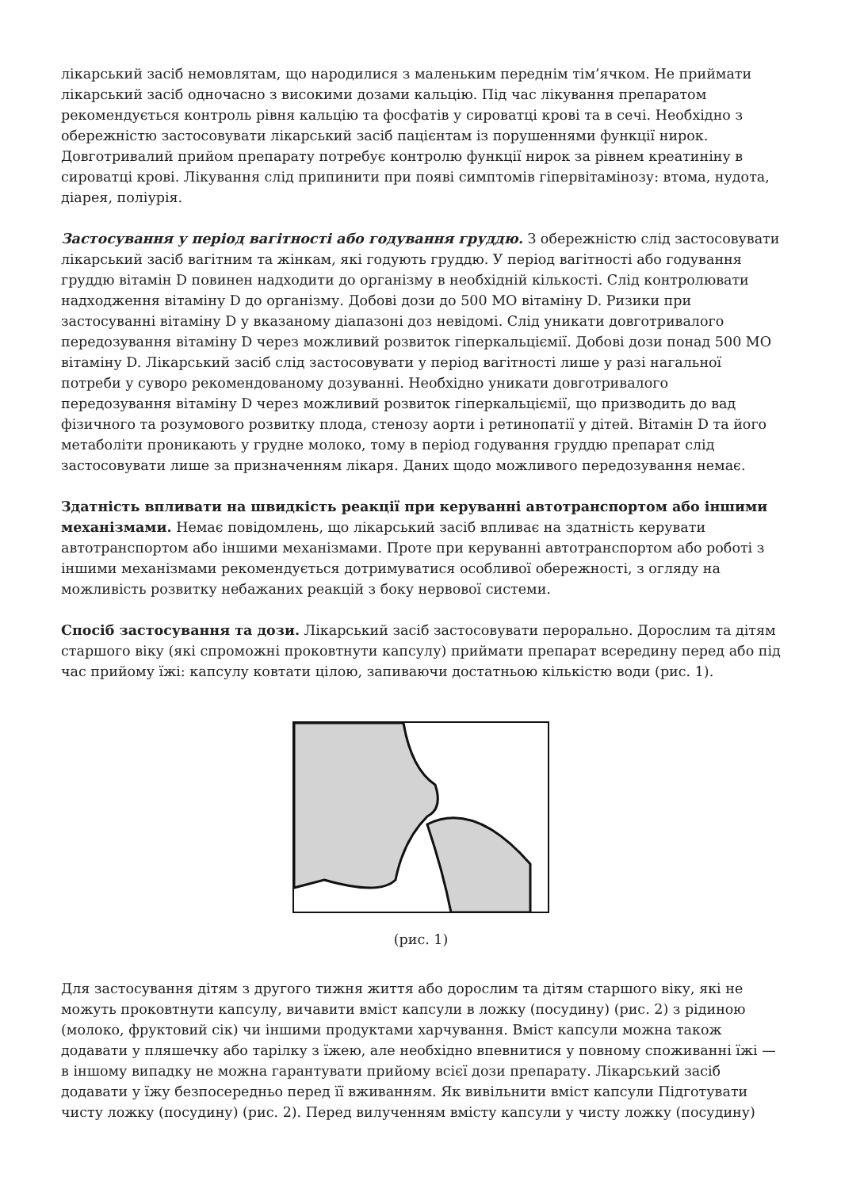лікарський засіб немовлятам, що народилися з маленьким переднім тім’ячком. Не приймати лікарський засіб одночасно з високими дозами кальцію. Під час лікування препаратом рекомендується контроль рівня кальцію та фосфатів у сироватці крові та в сечі. Необхідно з обережністю застосовувати лікарський засіб пацієнтам із порушеннями функції нирок. Довготривалий прийом препарату потребує контролю функції нирок за рівнем креатиніну в сироватці крові. Лікування слід припинити при появі симптомів гіпервітамінозу: втома, нудота, діарея, поліурія.
Застосування у період вагітності або годування груддю. З обережністю слід застосовувати лікарський засіб вагітним та жінкам, які годують груддю. У період вагітності або годування груддю вітамін D повинен надходити до організму в необхідній кількості. Слід контролювати надходження вітаміну D до організму. Добові дози до 500 МО вітаміну D. Ризики при застосуванні вітаміну D у вказаному діапазоні доз невідомі. Слід уникати довготривалого передозування вітаміну D через можливий розвиток гіперкальціємії. Добові дози понад 500 МО вітаміну D. Лікарський засіб слід застосовувати у період вагітності лише у разі нагальної потреби у суворо рекомендованому дозуванні. Необхідно уникати довготривалого передозування вітаміну D через можливий розвиток гіперкальціємії, що призводить до вад фізичного та розумового розвитку плода, стенозу аорти і ретинопатії у дітей. Вітамін D та його метаболіти проникають у грудне молоко, тому в період годування груддю препарат слід застосовувати лише за призначенням лікаря. Даних щодо можливого передозування немає.
Здатність впливати на швидкість реакції при керуванні автотранспортом або іншими механізмами. Немає повідомлень, що лікарський засіб впливає на здатність керувати автотранспортом або іншими механізмами. Проте при керуванні автотранспортом або роботі з іншими механізмами рекомендується дотримуватися особливої обережності, з огляду на можливість розвитку небажаних реакцій з боку нервової системи.
Спосіб застосування та дози. Лікарський засіб застосовувати перорально. Дорослим та дітям старшого віку (які спроможні проковтнути капсулу) приймати препарат всередину перед або під час прийому їжі: капсулу ковтати цілою, запиваючи достатньою кількістю води (рис. 1).
(рис. 1)
Для застосування дітям з другого тижня життя або дорослим та дітям старшого віку, які не можуть проковтнути капсулу, вичавити вміст капсули в ложку (посудину) (рис. 2) з рідиною (молоко, фруктовий сік) чи іншими продуктами харчування. Вміст капсули можна також додавати у пляшечку або тарілку з їжею, але необхідно впевнитися у повному споживанні їжі — в іншому випадку не можна гарантувати прийому всієї дози препарату. Лікарський засіб додавати у їжу безпосередньо перед її вживанням. Як вивільнити вміст капсули Підготувати чисту ложку (посудину) (рис. 2). Перед вилученням вмісту капсули у чисту ложку (посудину)